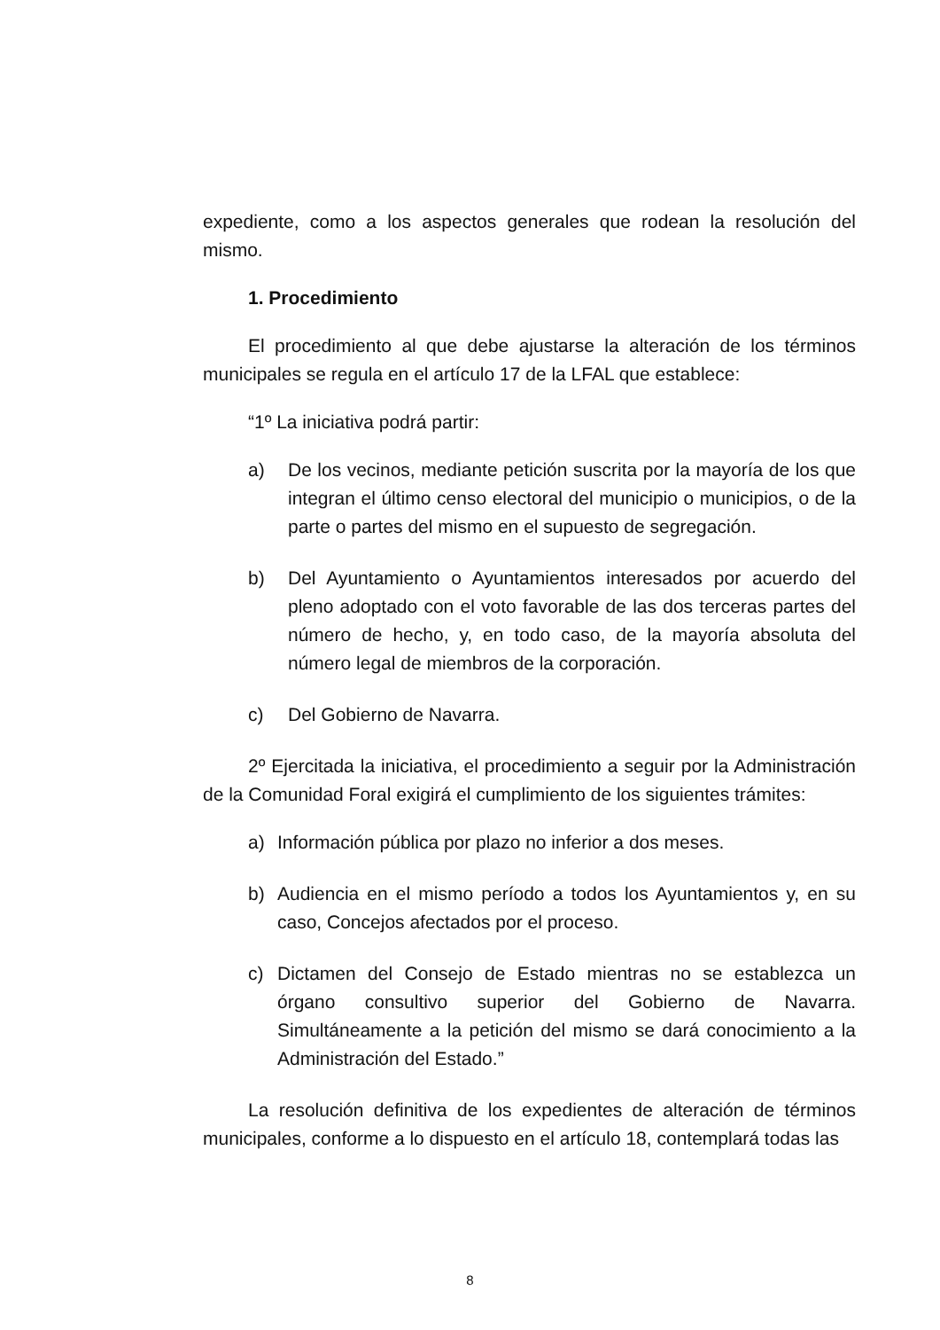expediente, como a los aspectos generales que rodean la resolución del mismo.
1. Procedimiento
El procedimiento al que debe ajustarse la alteración de los términos municipales se regula en el artículo 17 de la LFAL que establece:
“1º La iniciativa podrá partir:
a) De los vecinos, mediante petición suscrita por la mayoría de los que integran el último censo electoral del municipio o municipios, o de la parte o partes del mismo en el supuesto de segregación.
b) Del Ayuntamiento o Ayuntamientos interesados por acuerdo del pleno adoptado con el voto favorable de las dos terceras partes del número de hecho, y, en todo caso, de la mayoría absoluta del número legal de miembros de la corporación.
c) Del Gobierno de Navarra.
2º Ejercitada la iniciativa, el procedimiento a seguir por la Administración de la Comunidad Foral exigirá el cumplimiento de los siguientes trámites:
a) Información pública por plazo no inferior a dos meses.
b) Audiencia en el mismo período a todos los Ayuntamientos y, en su caso, Concejos afectados por el proceso.
c) Dictamen del Consejo de Estado mientras no se establezca un órgano consultivo superior del Gobierno de Navarra. Simultáneamente a la petición del mismo se dará conocimiento a la Administración del Estado.”
La resolución definitiva de los expedientes de alteración de términos municipales, conforme a lo dispuesto en el artículo 18, contemplará todas las
8